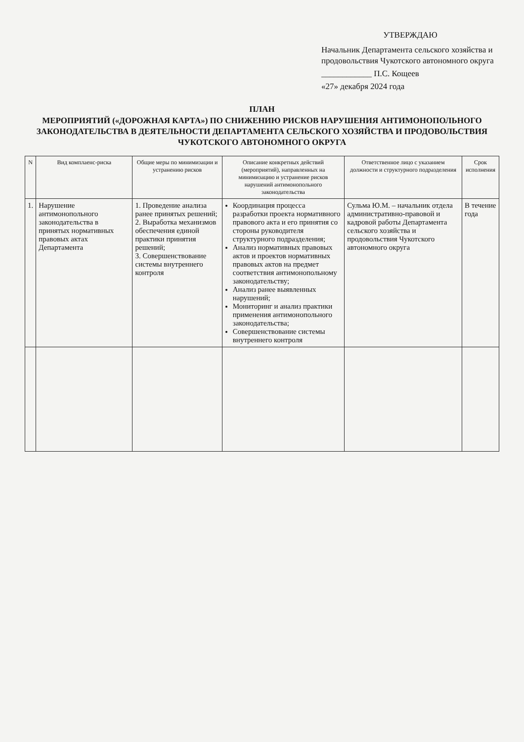УТВЕРЖДАЮ
Начальник Департамента сельского хозяйства и продовольствия Чукотского автономного округа
____________ П.С. Кощеев
«27» декабря 2024 года
ПЛАН
МЕРОПРИЯТИЙ («ДОРОЖНАЯ КАРТА») ПО СНИЖЕНИЮ РИСКОВ НАРУШЕНИЯ АНТИМОНОПОЛЬНОГО ЗАКОНОДАТЕЛЬСТВА В ДЕЯТЕЛЬНОСТИ ДЕПАРТАМЕНТА СЕЛЬСКОГО ХОЗЯЙСТВА И ПРОДОВОЛЬСТВИЯ ЧУКОТСКОГО АВТОНОМНОГО ОКРУГА
| N | Вид комплаенс-риска | Общие меры по минимизации и устранению рисков | Описание конкретных действий (мероприятий), направленных на минимизацию и устранение рисков нарушений антимонопольного законодательства | Ответственное лицо с указанием должности и структурного подразделения | Срок исполнения |
| --- | --- | --- | --- | --- | --- |
| 1. | Нарушение антимонопольного законодательства в принятых нормативных правовых актах Департамента | 1. Проведение анализа ранее принятых решений; 2. Выработка механизмов обеспечения единой практики принятия решений; 3. Совершенствование системы внутреннего контроля | Координация процесса разработки проекта нормативного правового акта и его принятия со стороны руководителя структурного подразделения; Анализ нормативных правовых актов и проектов нормативных правовых актов на предмет соответствия антимонопольному законодательству; Анализ ранее выявленных нарушений; Мониторинг и анализ практики применения антимонопольного законодательства; Совершенствование системы внутреннего контроля | Сульма Ю.М. – начальник отдела административно-правовой и кадровой работы Департамента сельского хозяйства и продовольствия Чукотского автономного округа | В течение года |